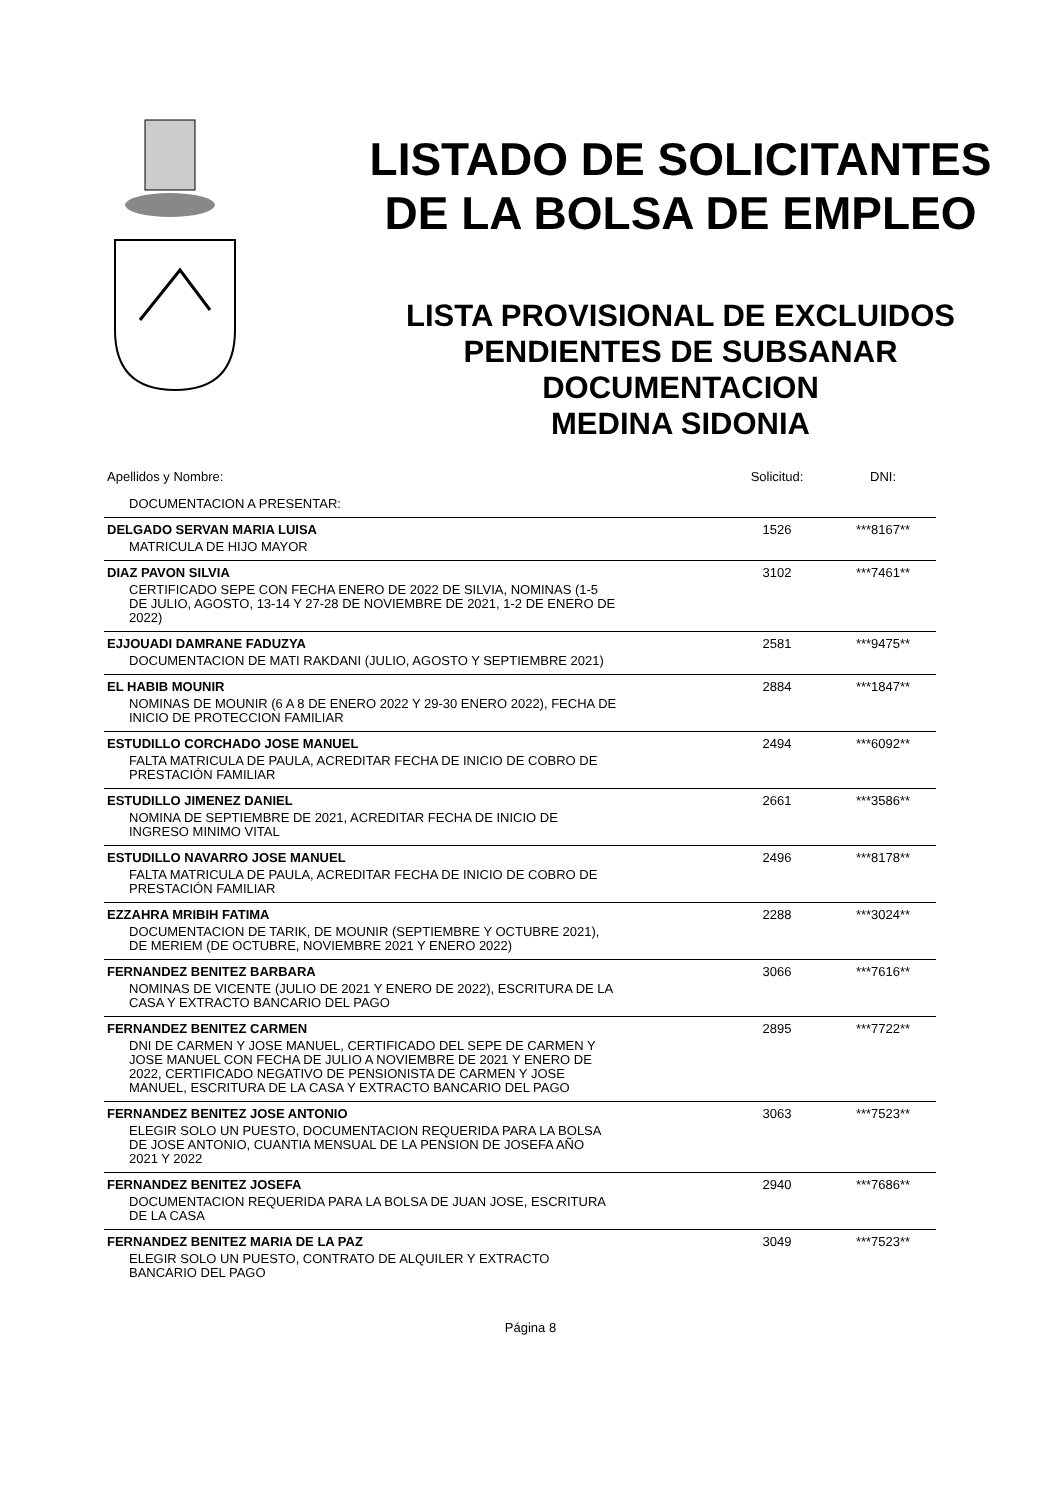LISTADO DE SOLICITANTES
DE LA BOLSA DE EMPLEO
LISTA PROVISIONAL DE EXCLUIDOS
PENDIENTES DE SUBSANAR
DOCUMENTACION
MEDINA SIDONIA
| Apellidos y Nombre: | Solicitud: | DNI: |
| DOCUMENTACION A PRESENTAR: | | |
| DELGADO SERVAN MARIA LUISA | 1526 | ***8167** |
| MATRICULA DE HIJO MAYOR | | |
| DIAZ PAVON SILVIA | 3102 | ***7461** |
| CERTIFICADO SEPE CON FECHA ENERO DE 2022 DE SILVIA, NOMINAS (1-5 DE JULIO, AGOSTO, 13-14 Y 27-28 DE NOVIEMBRE DE 2021, 1-2 DE ENERO DE 2022) | | |
| EJJOUADI DAMRANE FADUZYA | 2581 | ***9475** |
| DOCUMENTACION DE MATI RAKDANI (JULIO, AGOSTO Y SEPTIEMBRE 2021) | | |
| EL HABIB MOUNIR | 2884 | ***1847** |
| NOMINAS DE MOUNIR (6 A 8 DE ENERO 2022 Y 29-30 ENERO 2022), FECHA DE INICIO DE PROTECCION FAMILIAR | | |
| ESTUDILLO CORCHADO JOSE MANUEL | 2494 | ***6092** |
| FALTA MATRICULA DE PAULA, ACREDITAR FECHA DE INICIO DE COBRO DE PRESTACIÓN FAMILIAR | | |
| ESTUDILLO JIMENEZ DANIEL | 2661 | ***3586** |
| NOMINA DE SEPTIEMBRE DE 2021, ACREDITAR FECHA DE INICIO DE INGRESO MINIMO VITAL | | |
| ESTUDILLO NAVARRO JOSE MANUEL | 2496 | ***8178** |
| FALTA MATRICULA DE PAULA, ACREDITAR FECHA DE INICIO DE COBRO DE PRESTACIÓN FAMILIAR | | |
| EZZAHRA MRIBIH FATIMA | 2288 | ***3024** |
| DOCUMENTACION DE TARIK, DE MOUNIR (SEPTIEMBRE Y OCTUBRE 2021), DE MERIEM (DE OCTUBRE, NOVIEMBRE 2021 Y ENERO 2022) | | |
| FERNANDEZ BENITEZ BARBARA | 3066 | ***7616** |
| NOMINAS DE VICENTE (JULIO DE 2021 Y ENERO DE 2022), ESCRITURA DE LA CASA Y EXTRACTO BANCARIO DEL PAGO | | |
| FERNANDEZ BENITEZ CARMEN | 2895 | ***7722** |
| DNI DE CARMEN Y JOSE MANUEL, CERTIFICADO DEL SEPE DE CARMEN Y JOSE MANUEL CON FECHA DE JULIO A NOVIEMBRE DE 2021 Y ENERO DE 2022, CERTIFICADO NEGATIVO DE PENSIONISTA DE CARMEN Y JOSE MANUEL, ESCRITURA DE LA CASA Y EXTRACTO BANCARIO DEL PAGO | | |
| FERNANDEZ BENITEZ JOSE ANTONIO | 3063 | ***7523** |
| ELEGIR SOLO UN PUESTO, DOCUMENTACION REQUERIDA PARA LA BOLSA DE JOSE ANTONIO, CUANTIA MENSUAL DE LA PENSION DE JOSEFA AÑO 2021 Y 2022 | | |
| FERNANDEZ BENITEZ JOSEFA | 2940 | ***7686** |
| DOCUMENTACION REQUERIDA PARA LA BOLSA DE JUAN JOSE, ESCRITURA DE LA CASA | | |
| FERNANDEZ BENITEZ MARIA DE LA PAZ | 3049 | ***7523** |
| ELEGIR SOLO UN PUESTO, CONTRATO DE ALQUILER Y EXTRACTO BANCARIO DEL PAGO | | |
Página 8